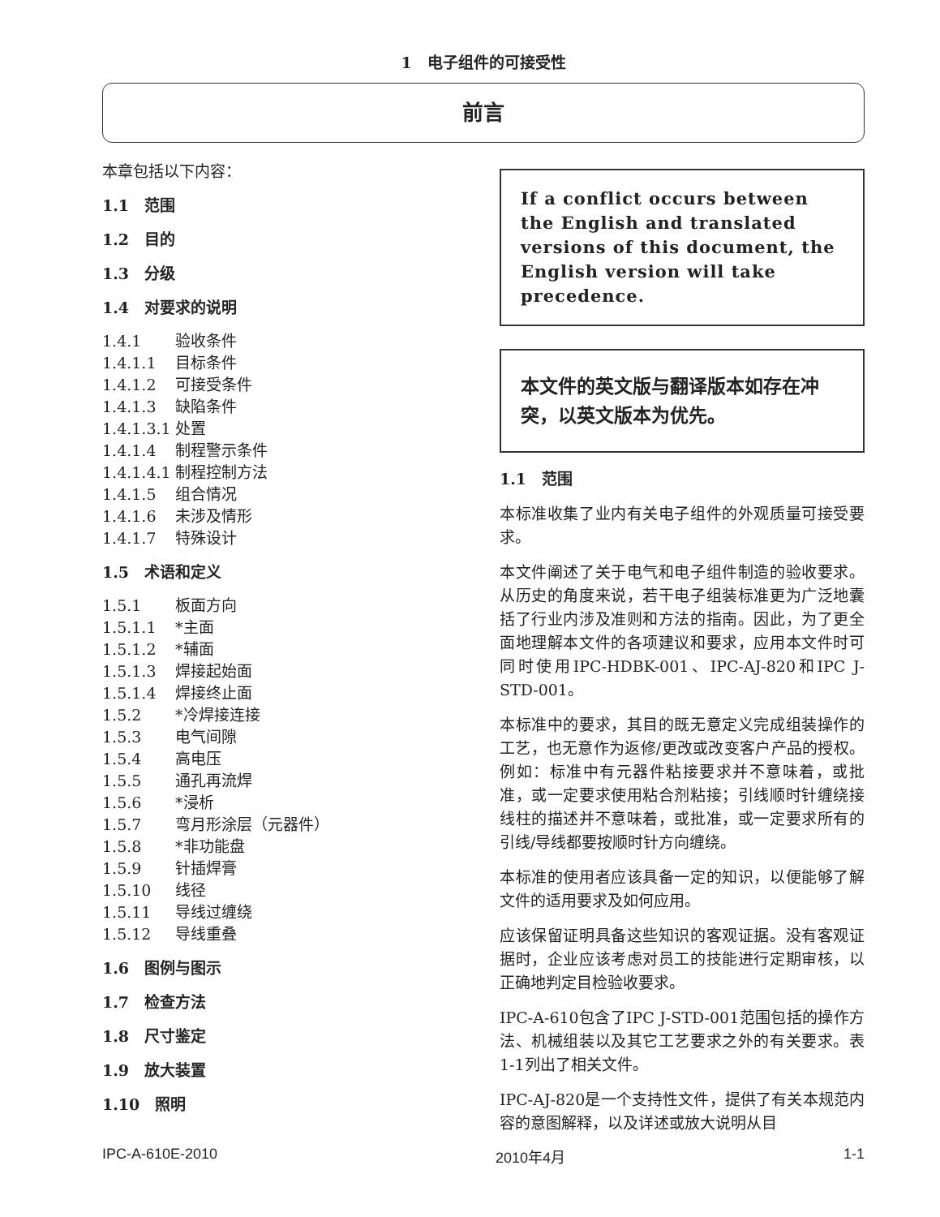1　电子组件的可接受性
前言
本章包括以下内容：
1.1　范围
1.2　目的
1.3　分级
1.4　对要求的说明
1.4.1 验收条件
1.4.1.1 目标条件
1.4.1.2 可接受条件
1.4.1.3 缺陷条件
1.4.1.3.1 处置
1.4.1.4 制程警示条件
1.4.1.4.1 制程控制方法
1.4.1.5 组合情况
1.4.1.6 未涉及情形
1.4.1.7 特殊设计
1.5　术语和定义
1.5.1 板面方向
1.5.1.1 *主面
1.5.1.2 *辅面
1.5.1.3 焊接起始面
1.5.1.4 焊接终止面
1.5.2 *冷焊接连接
1.5.3 电气间隙
1.5.4 高电压
1.5.5 通孔再流焊
1.5.6 *浸析
1.5.7 弯月形涂层（元器件）
1.5.8 *非功能盘
1.5.9 针插焊膏
1.5.10 线径
1.5.11 导线过缠绕
1.5.12 导线重叠
1.6　图例与图示
1.7　检查方法
1.8　尺寸鉴定
1.9　放大装置
1.10　照明
If a conflict occurs between the English and translated versions of this document, the English version will take precedence.
本文件的英文版与翻译版本如存在冲突，以英文版本为优先。
1.1　范围
本标准收集了业内有关电子组件的外观质量可接受要求。
本文件阐述了关于电气和电子组件制造的验收要求。从历史的角度来说，若干电子组装标准更为广泛地囊括了行业内涉及准则和方法的指南。因此，为了更全面地理解本文件的各项建议和要求，应用本文件时可同时使用IPC-HDBK-001、IPC-AJ-820和IPC J-STD-001。
本标准中的要求，其目的既无意定义完成组装操作的工艺，也无意作为返修/更改或改变客户产品的授权。例如：标准中有元器件粘接要求并不意味着，或批准，或一定要求使用粘合剂粘接；引线顺时针缠绕接线柱的描述并不意味着，或批准，或一定要求所有的引线/导线都要按顺时针方向缠绕。
本标准的使用者应该具备一定的知识，以便能够了解文件的适用要求及如何应用。
应该保留证明具备这些知识的客观证据。没有客观证据时，企业应该考虑对员工的技能进行定期审核，以正确地判定目检验收要求。
IPC-A-610包含了IPC J-STD-001范围包括的操作方法、机械组装以及其它工艺要求之外的有关要求。表1-1列出了相关文件。
IPC-AJ-820是一个支持性文件，提供了有关本规范内容的意图解释，以及详述或放大说明从目
IPC-A-610E-2010 2010年4月 1-1